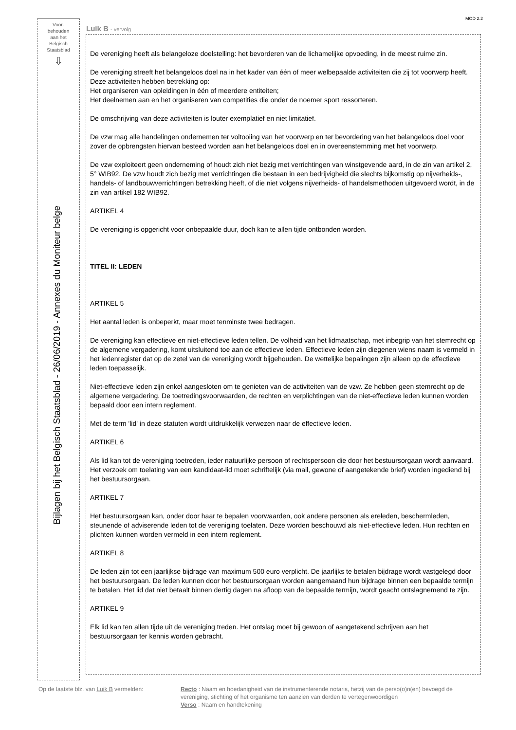MOD 2.2
Voor-
behouden
aan het
Belgisch
Staatsblad
⇩
Bijlagen bij het Belgisch Staatsblad - 26/06/2019 - Annexes du Moniteur belge
Luik B - vervolg
De vereniging heeft als belangeloze doelstelling: het bevorderen van de lichamelijke opvoeding, in de meest ruime zin.
De vereniging streeft het belangeloos doel na in het kader van één of meer welbepaalde activiteiten die zij tot voorwerp heeft. Deze activiteiten hebben betrekking op:
Het organiseren van opleidingen in één of meerdere entiteiten;
Het deelnemen aan en het organiseren van competities die onder de noemer sport ressorteren.
De omschrijving van deze activiteiten is louter exemplatief en niet limitatief.
De vzw mag alle handelingen ondernemen ter voltooiing van het voorwerp en ter bevordering van het belangeloos doel voor zover de opbrengsten hiervan besteed worden aan het belangeloos doel en in overeenstemming met het voorwerp.
De vzw exploiteert geen onderneming of houdt zich niet bezig met verrichtingen van winstgevende aard, in de zin van artikel 2, 5° WIB92. De vzw houdt zich bezig met verrichtingen die bestaan in een bedrijvigheid die slechts bijkomstig op nijverheids-, handels- of landbouwverrichtingen betrekking heeft, of die niet volgens nijverheids- of handelsmethoden uitgevoerd wordt, in de zin van artikel 182 WIB92.
ARTIKEL 4
De vereniging is opgericht voor onbepaalde duur, doch kan te allen tijde ontbonden worden.
TITEL II: LEDEN
ARTIKEL 5
Het aantal leden is onbeperkt, maar moet tenminste twee bedragen.
De vereniging kan effectieve en niet-effectieve leden tellen. De volheid van het lidmaatschap, met inbegrip van het stemrecht op de algemene vergadering, komt uitsluitend toe aan de effectieve leden. Effectieve leden zijn diegenen wiens naam is vermeld in het ledenregister dat op de zetel van de vereniging wordt bijgehouden. De wettelijke bepalingen zijn alleen op de effectieve leden toepasselijk.
Niet-effectieve leden zijn enkel aangesloten om te genieten van de activiteiten van de vzw. Ze hebben geen stemrecht op de algemene vergadering. De toetredingsvoorwaarden, de rechten en verplichtingen van de niet-effectieve leden kunnen worden bepaald door een intern reglement.
Met de term 'lid' in deze statuten wordt uitdrukkelijk verwezen naar de effectieve leden.
ARTIKEL 6
Als lid kan tot de vereniging toetreden, ieder natuurlijke persoon of rechtspersoon die door het bestuursorgaan wordt aanvaard. Het verzoek om toelating van een kandidaat-lid moet schriftelijk (via mail, gewone of aangetekende brief) worden ingediend bij het bestuursorgaan.
ARTIKEL 7
Het bestuursorgaan kan, onder door haar te bepalen voorwaarden, ook andere personen als ereleden, beschermleden, steunende of adviserende leden tot de vereniging toelaten. Deze worden beschouwd als niet-effectieve leden. Hun rechten en plichten kunnen worden vermeld in een intern reglement.
ARTIKEL 8
De leden zijn tot een jaarlijkse bijdrage van maximum 500 euro verplicht. De jaarlijks te betalen bijdrage wordt vastgelegd door het bestuursorgaan. De leden kunnen door het bestuursorgaan worden aangemaand hun bijdrage binnen een bepaalde termijn te betalen. Het lid dat niet betaalt binnen dertig dagen na afloop van de bepaalde termijn, wordt geacht ontslagnemend te zijn.
ARTIKEL 9
Elk lid kan ten allen tijde uit de vereniging treden. Het ontslag moet bij gewoon of aangetekend schrijven aan het bestuursorgaan ter kennis worden gebracht.
Op de laatste blz. van Luik B vermelden: Recto : Naam en hoedanigheid van de instrumenterende notaris, hetzij van de perso(o)n(en) bevoegd de vereniging, stichting of het organisme ten aanzien van derden te vertegenwoordigen
Verso : Naam en handtekening